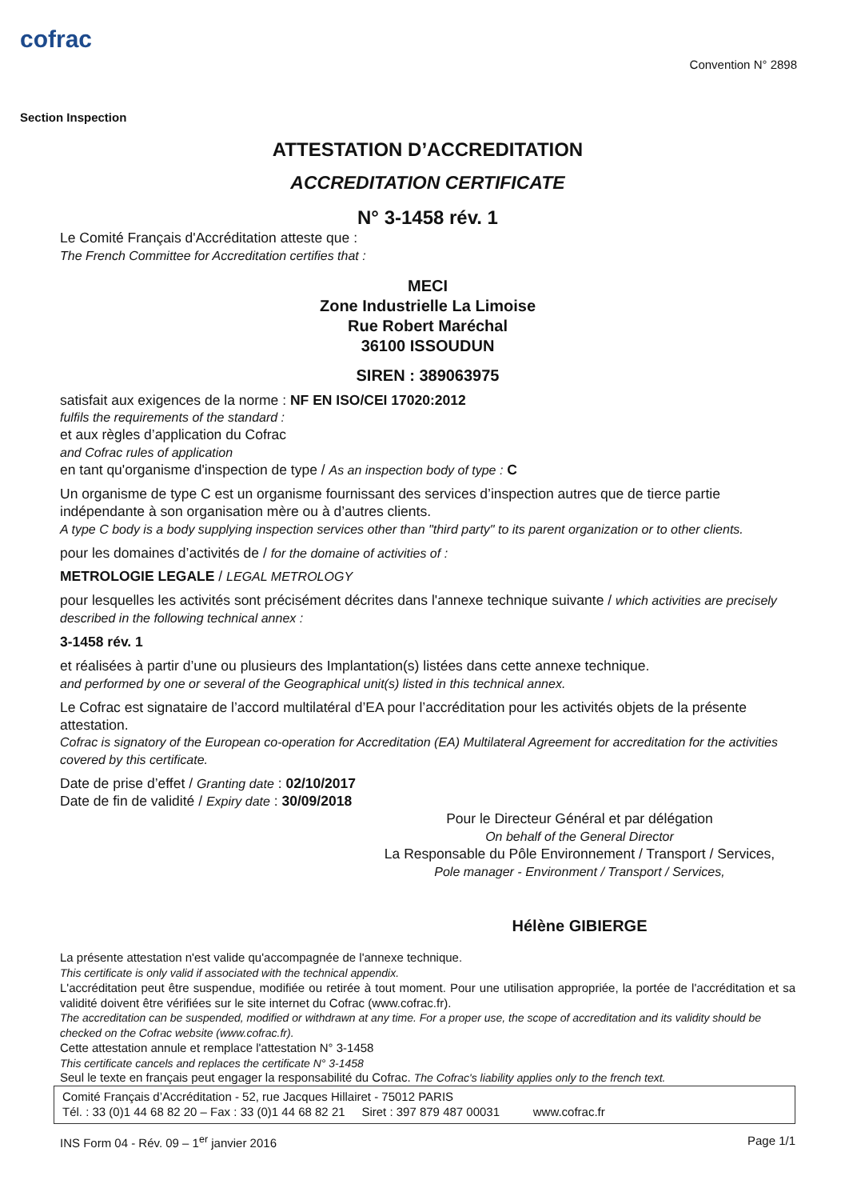cofrac
Section Inspection
Convention N° 2898
ATTESTATION D’ACCREDITATION
ACCREDITATION CERTIFICATE
N° 3-1458 rév. 1
Le Comité Français d'Accréditation atteste que :
The French Committee for Accreditation certifies that :
MECI
Zone Industrielle La Limoise
Rue Robert Maréchal
36100 ISSOUDUN
SIREN : 389063975
satisfait aux exigences de la norme : NF EN ISO/CEI 17020:2012
fulfils the requirements of the standard :
et aux règles d’application du Cofrac
and Cofrac rules of application
en tant qu'organisme d'inspection de type / As an inspection body of type : C
Un organisme de type C est un organisme fournissant des services d’inspection autres que de tierce partie indépendante à son organisation mère ou à d’autres clients.
A type C body is a body supplying inspection services other than "third party" to its parent organization or to other clients.
pour les domaines d’activités de / for the domaine of activities of :
METROLOGIE LEGALE / LEGAL METROLOGY
pour lesquelles les activités sont précisément décrites dans l'annexe technique suivante / which activities are precisely described in the following technical annex :
3-1458 rév. 1
et réalisées à partir d’une ou plusieurs des Implantation(s) listées dans cette annexe technique.
and performed by one or several of the Geographical unit(s) listed in this technical annex.
Le Cofrac est signataire de l’accord multilatéral d’EA pour l’accréditation pour les activités objets de la présente attestation.
Cofrac is signatory of the European co-operation for Accreditation (EA) Multilateral Agreement for accreditation for the activities covered by this certificate.
Date de prise d’effet / Granting date : 02/10/2017
Date de fin de validité / Expiry date : 30/09/2018
Pour le Directeur Général et par délégation
On behalf of the General Director
La Responsable du Pôle Environnement / Transport / Services,
Pole manager - Environment / Transport / Services,
Hélène GIBIERGE
La présente attestation n'est valide qu'accompagnée de l'annexe technique.
This certificate is only valid if associated with the technical appendix.
L'accréditation peut être suspendue, modifiée ou retirée à tout moment. Pour une utilisation appropriée, la portée de l'accréditation et sa validité doivent être vérifiées sur le site internet du Cofrac (www.cofrac.fr).
The accreditation can be suspended, modified or withdrawn at any time. For a proper use, the scope of accreditation and its validity should be checked on the Cofrac website (www.cofrac.fr).
Cette attestation annule et remplace l'attestation N° 3-1458
This certificate cancels and replaces the certificate N° 3-1458
Seul le texte en français peut engager la responsabilité du Cofrac. The Cofrac's liability applies only to the french text.
Comité Français d’Accréditation - 52, rue Jacques Hillairet - 75012 PARIS
Tél. : 33 (0)1 44 68 82 20 – Fax : 33 (0)1 44 68 82 21 Siret : 397 879 487 00031 www.cofrac.fr
INS Form 04 - Rév. 09 – 1<sup>er</sup> janvier 2016 Page 1/1